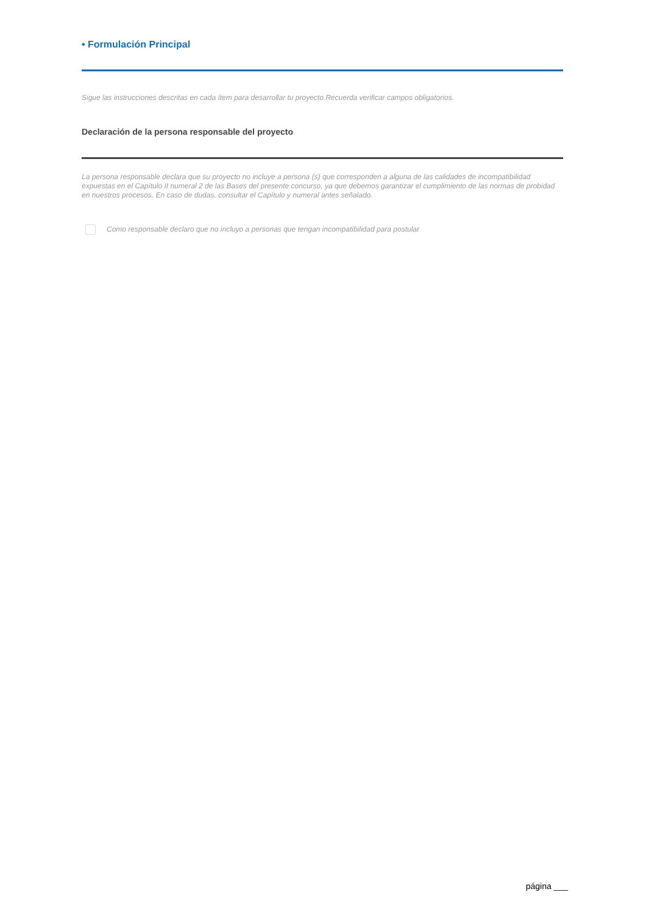• Formulación Principal
Sigue las instrucciones descritas en cada ítem para desarrollar tu proyecto.Recuerda verificar campos obligatorios.
Declaración de la persona responsable del proyecto
La persona responsable declara que su proyecto no incluye a persona (s) que corresponden a alguna de las calidades de incompatibilidad expuestas en el Capítulo II numeral 2 de las Bases del presente concurso, ya que debemos garantizar el cumplimiento de las normas de probidad en nuestros procesos. En caso de dudas, consultar el Capítulo y numeral antes señalado.
Como responsable declaro que no incluyo a personas que tengan incompatibilidad para postular
página ___